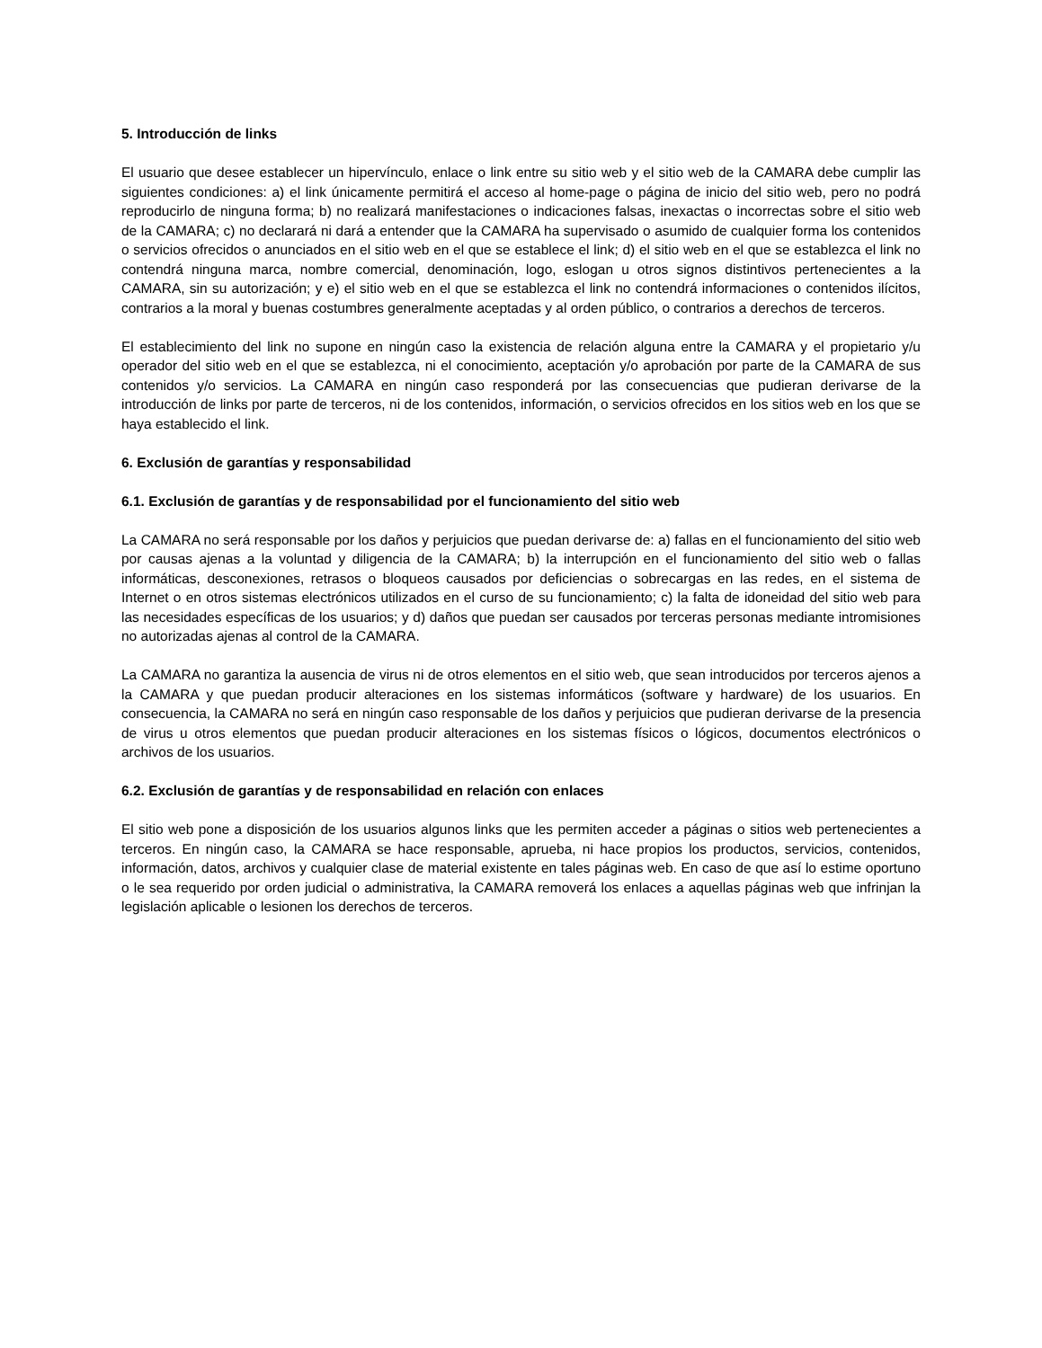5. Introducción de links
El usuario que desee establecer un hipervínculo, enlace o link entre su sitio web y el sitio web de la CAMARA debe cumplir las siguientes condiciones: a) el link únicamente permitirá el acceso al home-page o página de inicio del sitio web, pero no podrá reproducirlo de ninguna forma; b) no realizará manifestaciones o indicaciones falsas, inexactas o incorrectas sobre el sitio web de la CAMARA; c) no declarará ni dará a entender que la CAMARA ha supervisado o asumido de cualquier forma los contenidos o servicios ofrecidos o anunciados en el sitio web en el que se establece el link; d) el sitio web en el que se establezca el link no contendrá ninguna marca, nombre comercial, denominación, logo, eslogan u otros signos distintivos pertenecientes a la CAMARA, sin su autorización; y e) el sitio web en el que se establezca el link no contendrá informaciones o contenidos ilícitos, contrarios a la moral y buenas costumbres generalmente aceptadas y al orden público, o contrarios a derechos de terceros.
El establecimiento del link no supone en ningún caso la existencia de relación alguna entre la CAMARA y el propietario y/u operador del sitio web en el que se establezca, ni el conocimiento, aceptación y/o aprobación por parte de la CAMARA de sus contenidos y/o servicios. La CAMARA en ningún caso responderá por las consecuencias que pudieran derivarse de la introducción de links por parte de terceros, ni de los contenidos, información, o servicios ofrecidos en los sitios web en los que se haya establecido el link.
6. Exclusión de garantías y responsabilidad
6.1. Exclusión de garantías y de responsabilidad por el funcionamiento del sitio web
La CAMARA no será responsable por los daños y perjuicios que puedan derivarse de: a) fallas en el funcionamiento del sitio web por causas ajenas a la voluntad y diligencia de la CAMARA; b) la interrupción en el funcionamiento del sitio web o fallas informáticas, desconexiones, retrasos o bloqueos causados por deficiencias o sobrecargas en las redes, en el sistema de Internet o en otros sistemas electrónicos utilizados en el curso de su funcionamiento; c) la falta de idoneidad del sitio web para las necesidades específicas de los usuarios; y d) daños que puedan ser causados por terceras personas mediante intromisiones no autorizadas ajenas al control de la CAMARA.
La CAMARA no garantiza la ausencia de virus ni de otros elementos en el sitio web, que sean introducidos por terceros ajenos a la CAMARA y que puedan producir alteraciones en los sistemas informáticos (software y hardware) de los usuarios. En consecuencia, la CAMARA no será en ningún caso responsable de los daños y perjuicios que pudieran derivarse de la presencia de virus u otros elementos que puedan producir alteraciones en los sistemas físicos o lógicos, documentos electrónicos o archivos de los usuarios.
6.2. Exclusión de garantías y de responsabilidad en relación con enlaces
El sitio web pone a disposición de los usuarios algunos links que les permiten acceder a páginas o sitios web pertenecientes a terceros. En ningún caso, la CAMARA se hace responsable, aprueba, ni hace propios los productos, servicios, contenidos, información, datos, archivos y cualquier clase de material existente en tales páginas web. En caso de que así lo estime oportuno o le sea requerido por orden judicial o administrativa, la CAMARA removerá los enlaces a aquellas páginas web que infrinjan la legislación aplicable o lesionen los derechos de terceros.